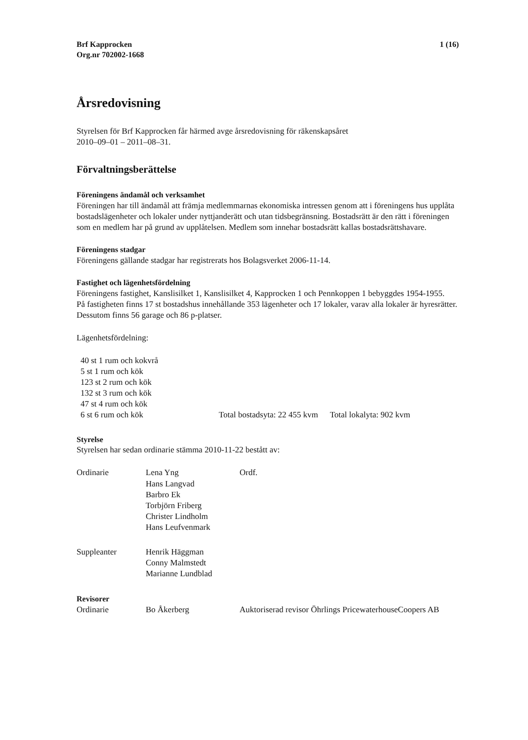Brf Kapprocken
Org.nr 702002-1668
1 (16)
Årsredovisning
Styrelsen för Brf Kapprocken får härmed avge årsredovisning för räkenskapsåret
2010–09–01 – 2011–08–31.
Förvaltningsberättelse
Föreningens ändamål och verksamhet
Föreningen har till ändamål att främja medlemmarnas ekonomiska intressen genom att i föreningens hus upplåta bostadslägenheter och lokaler under nyttjanderätt och utan tidsbegränsning. Bostadsrätt är den rätt i föreningen som en medlem har på grund av upplåtelsen. Medlem som innehar bostadsrätt kallas bostadsrättshavare.
Föreningens stadgar
Föreningens gällande stadgar har registrerats hos Bolagsverket 2006-11-14.
Fastighet och lägenhetsfördelning
Föreningens fastighet, Kanslisilket 1, Kanslisilket 4, Kapprocken 1 och Pennkoppen 1 bebyggdes 1954-1955.
På fastigheten finns 17 st bostadshus innehållande 353 lägenheter och 17 lokaler, varav alla lokaler är hyresrätter.
Dessutom finns 56 garage och 86 p-platser.
Lägenhetsfördelning:
40 st 1 rum och kokvrå
5 st 1 rum och kök
123 st 2 rum och kök
132 st 3 rum och kök
47 st 4 rum och kök
6 st 6 rum och kök Total bostadsyta: 22 455 kvm Total lokalyta: 902 kvm
Styrelse
Styrelsen har sedan ordinarie stämma 2010-11-22 bestått av:
Ordinarie Lena Yng
Hans Langvad
Barbro Ek
Torbjörn Friberg
Christer Lindholm
Hans Leufvenmark
Ordf.
Suppleanter Henrik Häggman
Conny Malmstedt
Marianne Lundblad
Revisorer
Ordinarie Bo Åkerberg Auktoriserad revisor Öhrlings PricewaterhouseCoopers AB